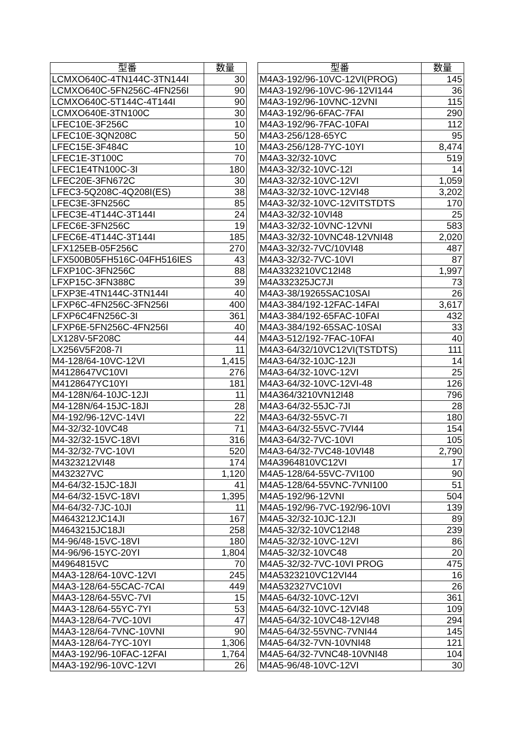| 型番 | 数量 |
| --- | --- |
| LCMXO640C-4TN144C-3TN144I | 30 |
| LCMXO640C-5FN256C-4FN256I | 90 |
| LCMXO640C-5T144C-4T144I | 90 |
| LCMXO640E-3TN100C | 30 |
| LFEC10E-3F256C | 10 |
| LFEC10E-3QN208C | 50 |
| LFEC15E-3F484C | 10 |
| LFEC1E-3T100C | 70 |
| LFEC1E4TN100C-3I | 180 |
| LFEC20E-3FN672C | 30 |
| LFEC3-5Q208C-4Q208I(ES) | 38 |
| LFEC3E-3FN256C | 85 |
| LFEC3E-4T144C-3T144I | 24 |
| LFEC6E-3FN256C | 19 |
| LFEC6E-4T144C-3T144I | 185 |
| LFX125EB-05F256C | 270 |
| LFX500B05FH516C-04FH516IES | 43 |
| LFXP10C-3FN256C | 88 |
| LFXP15C-3FN388C | 39 |
| LFXP3E-4TN144C-3TN144I | 40 |
| LFXP6C-4FN256C-3FN256I | 400 |
| LFXP6C4FN256C-3I | 361 |
| LFXP6E-5FN256C-4FN256I | 40 |
| LX128V-5F208C | 44 |
| LX256V5F208-7I | 11 |
| M4-128/64-10VC-12VI | 1,415 |
| M4128647VC10VI | 276 |
| M4128647YC10YI | 181 |
| M4-128N/64-10JC-12JI | 11 |
| M4-128N/64-15JC-18JI | 28 |
| M4-192/96-12VC-14VI | 22 |
| M4-32/32-10VC48 | 71 |
| M4-32/32-15VC-18VI | 316 |
| M4-32/32-7VC-10VI | 520 |
| M4323212VI48 | 174 |
| M432327VC | 1,120 |
| M4-64/32-15JC-18JI | 41 |
| M4-64/32-15VC-18VI | 1,395 |
| M4-64/32-7JC-10JI | 11 |
| M4643212JC14JI | 167 |
| M4643215JC18JI | 258 |
| M4-96/48-15VC-18VI | 180 |
| M4-96/96-15YC-20YI | 1,804 |
| M4964815VC | 70 |
| M4A3-128/64-10VC-12VI | 245 |
| M4A3-128/64-55CAC-7CAI | 449 |
| M4A3-128/64-55VC-7VI | 15 |
| M4A3-128/64-55YC-7YI | 53 |
| M4A3-128/64-7VC-10VI | 47 |
| M4A3-128/64-7VNC-10VNI | 90 |
| M4A3-128/64-7YC-10YI | 1,306 |
| M4A3-192/96-10FAC-12FAI | 1,764 |
| M4A3-192/96-10VC-12VI | 26 |
| 型番 | 数量 |
| --- | --- |
| M4A3-192/96-10VC-12VI(PROG) | 145 |
| M4A3-192/96-10VC-96-12VI144 | 36 |
| M4A3-192/96-10VNC-12VNI | 115 |
| M4A3-192/96-6FAC-7FAI | 290 |
| M4A3-192/96-7FAC-10FAI | 112 |
| M4A3-256/128-65YC | 95 |
| M4A3-256/128-7YC-10YI | 8,474 |
| M4A3-32/32-10VC | 519 |
| M4A3-32/32-10VC-12I | 14 |
| M4A3-32/32-10VC-12VI | 1,059 |
| M4A3-32/32-10VC-12VI48 | 3,202 |
| M4A3-32/32-10VC-12VITSTDTS | 170 |
| M4A3-32/32-10VI48 | 25 |
| M4A3-32/32-10VNC-12VNI | 583 |
| M4A3-32/32-10VNC48-12VNI48 | 2,020 |
| M4A3-32/32-7VC/10VI48 | 487 |
| M4A3-32/32-7VC-10VI | 87 |
| M4A3323210VC12I48 | 1,997 |
| M4A332325JC7JI | 73 |
| M4A3-38/19265SAC10SAI | 26 |
| M4A3-384/192-12FAC-14FAI | 3,617 |
| M4A3-384/192-65FAC-10FAI | 432 |
| M4A3-384/192-65SAC-10SAI | 33 |
| M4A3-512/192-7FAC-10FAI | 40 |
| M4A3-64/32/10VC12VI(TSTDTS) | 111 |
| M4A3-64/32-10JC-12JI | 14 |
| M4A3-64/32-10VC-12VI | 25 |
| M4A3-64/32-10VC-12VI-48 | 126 |
| M4A364/3210VN12I48 | 796 |
| M4A3-64/32-55JC-7JI | 28 |
| M4A3-64/32-55VC-7I | 180 |
| M4A3-64/32-55VC-7VI44 | 154 |
| M4A3-64/32-7VC-10VI | 105 |
| M4A3-64/32-7VC48-10VI48 | 2,790 |
| M4A3964810VC12VI | 17 |
| M4A5-128/64-55VC-7VI100 | 90 |
| M4A5-128/64-55VNC-7VNI100 | 51 |
| M4A5-192/96-12VNI | 504 |
| M4A5-192/96-7VC-192/96-10VI | 139 |
| M4A5-32/32-10JC-12JI | 89 |
| M4A5-32/32-10VC12I48 | 239 |
| M4A5-32/32-10VC-12VI | 86 |
| M4A5-32/32-10VC48 | 20 |
| M4A5-32/32-7VC-10VI PROG | 475 |
| M4A5323210VC12VI44 | 16 |
| M4A532327VC10VI | 26 |
| M4A5-64/32-10VC-12VI | 361 |
| M4A5-64/32-10VC-12VI48 | 109 |
| M4A5-64/32-10VC48-12VI48 | 294 |
| M4A5-64/32-55VNC-7VNI44 | 145 |
| M4A5-64/32-7VN-10VNI48 | 121 |
| M4A5-64/32-7VNC48-10VNI48 | 104 |
| M4A5-96/48-10VC-12VI | 30 |